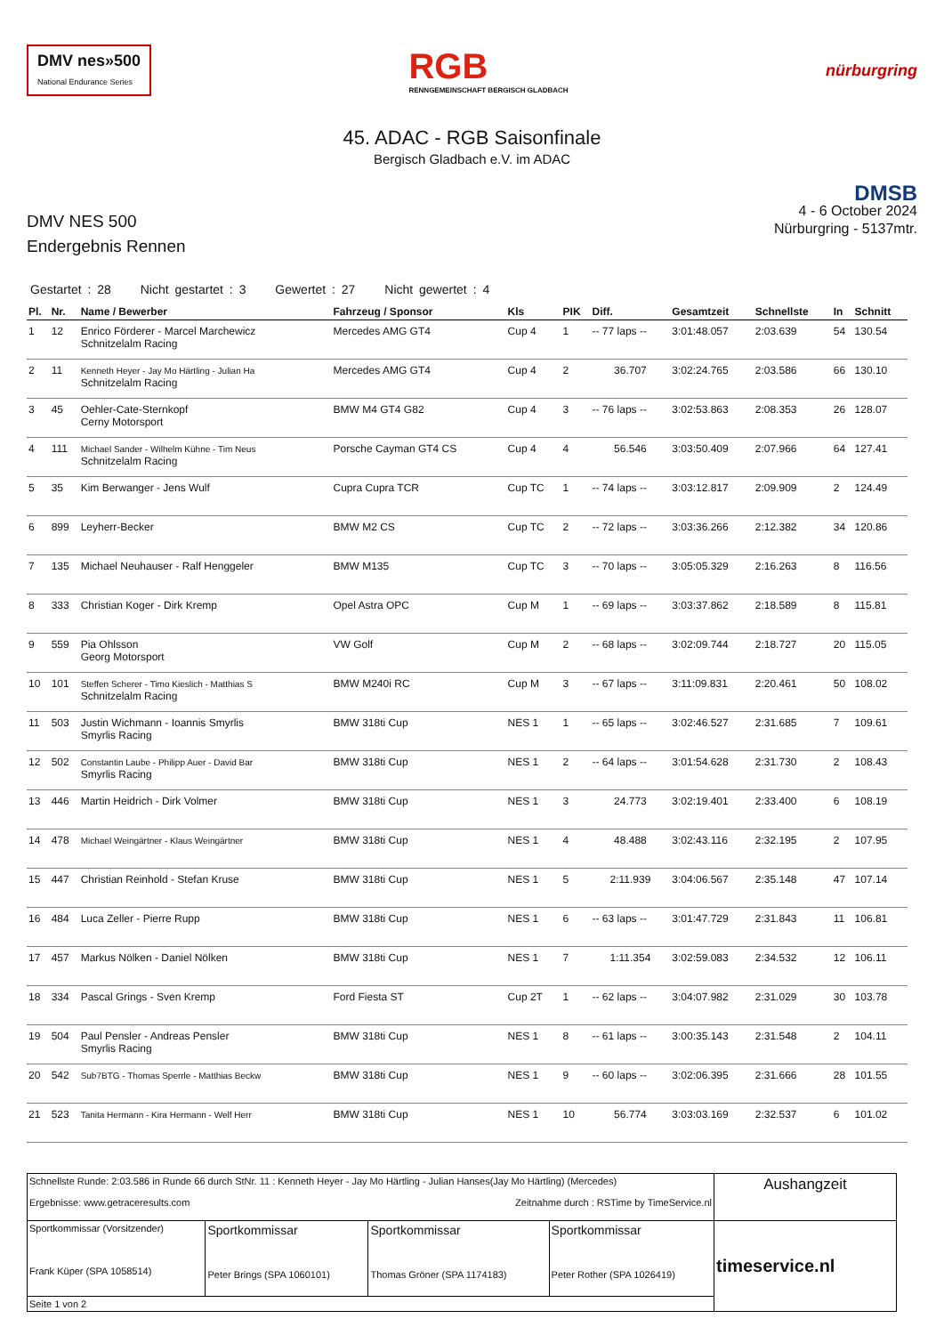DMV nes»500
National Endurance Series
RGB
RENNGEMEINSCHAFT BERGISCH GLADBACH
nürburgring
45. ADAC - RGB Saisonfinale
Bergisch Gladbach e.V. im ADAC
DMV NES 500
Endergebnis Rennen
DMSB
4 - 6 October 2024
Nürburgring - 5137mtr.
Gestartet : 28 Nicht gestartet : 3 Gewertet : 27 Nicht gewertet : 4
| Pl. | Nr. | Name / Bewerber | Fahrzeug / Sponsor | Kls | PIK | Diff. | Gesamtzeit | Schnellste | In | Schnitt |
| --- | --- | --- | --- | --- | --- | --- | --- | --- | --- | --- |
| 1 | 12 | Enrico Förderer - Marcel Marchewicz Schnitzelalm Racing | Mercedes AMG GT4 | Cup 4 | 1 | -- 77 laps -- | 3:01:48.057 | 2:03.639 | 54 | 130.54 |
| 2 | 11 | Kenneth Heyer - Jay Mo Härtling - Julian Ha Schnitzelalm Racing | Mercedes AMG GT4 | Cup 4 | 2 | 36.707 | 3:02:24.765 | 2:03.586 | 66 | 130.10 |
| 3 | 45 | Oehler-Cate-Sternkopf Cerny Motorsport | BMW M4 GT4 G82 | Cup 4 | 3 | -- 76 laps -- | 3:02:53.863 | 2:08.353 | 26 | 128.07 |
| 4 | 111 | Michael Sander - Wilhelm Kühne - Tim Neus Schnitzelalm Racing | Porsche Cayman GT4 CS | Cup 4 | 4 | 56.546 | 3:03:50.409 | 2:07.966 | 64 | 127.41 |
| 5 | 35 | Kim Berwanger - Jens Wulf | Cupra Cupra TCR | Cup TC | 1 | -- 74 laps -- | 3:03:12.817 | 2:09.909 | 2 | 124.49 |
| 6 | 899 | Leyherr-Becker | BMW M2 CS | Cup TC | 2 | -- 72 laps -- | 3:03:36.266 | 2:12.382 | 34 | 120.86 |
| 7 | 135 | Michael Neuhauser - Ralf Henggeler | BMW M135 | Cup TC | 3 | -- 70 laps -- | 3:05:05.329 | 2:16.263 | 8 | 116.56 |
| 8 | 333 | Christian Koger - Dirk Kremp | Opel Astra OPC | Cup M | 1 | -- 69 laps -- | 3:03:37.862 | 2:18.589 | 8 | 115.81 |
| 9 | 559 | Pia Ohlsson Georg Motorsport | VW Golf | Cup M | 2 | -- 68 laps -- | 3:02:09.744 | 2:18.727 | 20 | 115.05 |
| 10 | 101 | Steffen Scherer - Timo Kieslich - Matthias S Schnitzelalm Racing | BMW M240i RC | Cup M | 3 | -- 67 laps -- | 3:11:09.831 | 2:20.461 | 50 | 108.02 |
| 11 | 503 | Justin Wichmann - Ioannis Smyrlis Smyrlis Racing | BMW 318ti Cup | NES 1 | 1 | -- 65 laps -- | 3:02:46.527 | 2:31.685 | 7 | 109.61 |
| 12 | 502 | Constantin Laube - Philipp Auer - David Bar Smyrlis Racing | BMW 318ti Cup | NES 1 | 2 | -- 64 laps -- | 3:01:54.628 | 2:31.730 | 2 | 108.43 |
| 13 | 446 | Martin Heidrich - Dirk Volmer | BMW 318ti Cup | NES 1 | 3 | 24.773 | 3:02:19.401 | 2:33.400 | 6 | 108.19 |
| 14 | 478 | Michael Weingärtner - Klaus Weingärtner | BMW 318ti Cup | NES 1 | 4 | 48.488 | 3:02:43.116 | 2:32.195 | 2 | 107.95 |
| 15 | 447 | Christian Reinhold - Stefan Kruse | BMW 318ti Cup | NES 1 | 5 | 2:11.939 | 3:04:06.567 | 2:35.148 | 47 | 107.14 |
| 16 | 484 | Luca Zeller - Pierre Rupp | BMW 318ti Cup | NES 1 | 6 | -- 63 laps -- | 3:01:47.729 | 2:31.843 | 11 | 106.81 |
| 17 | 457 | Markus Nölken - Daniel Nölken | BMW 318ti Cup | NES 1 | 7 | 1:11.354 | 3:02:59.083 | 2:34.532 | 12 | 106.11 |
| 18 | 334 | Pascal Grings - Sven Kremp | Ford Fiesta ST | Cup 2T | 1 | -- 62 laps -- | 3:04:07.982 | 2:31.029 | 30 | 103.78 |
| 19 | 504 | Paul Pensler - Andreas Pensler Smyrlis Racing | BMW 318ti Cup | NES 1 | 8 | -- 61 laps -- | 3:00:35.143 | 2:31.548 | 2 | 104.11 |
| 20 | 542 | Sub7BTG - Thomas Sperrle - Matthias Beckw | BMW 318ti Cup | NES 1 | 9 | -- 60 laps -- | 3:02:06.395 | 2:31.666 | 28 | 101.55 |
| 21 | 523 | Tanita Hermann - Kira Hermann - Welf Herr | BMW 318ti Cup | NES 1 | 10 | 56.774 | 3:03:03.169 | 2:32.537 | 6 | 101.02 |
| Schnellste Runde: 2:03.586 in Runde 66 durch StNr. 11 : Kenneth Heyer - Jay Mo Härtling - Julian Hanses(Jay Mo Härtling) (Mercedes) Ergebnisse: www.getraceresults.com Zeitnahme durch : RSTime by TimeService.nl | | | | Aushangzeit |
| Sportkommissar (Vorsitzender) Frank Küper (SPA 1058514) | Sportkommissar Peter Brings (SPA 1060101) | Sportkommissar Thomas Gröner (SPA 1174183) | Sportkommissar Peter Rother (SPA 1026419) | timeservice.nl |
| Seite 1 von 2 | | | | |